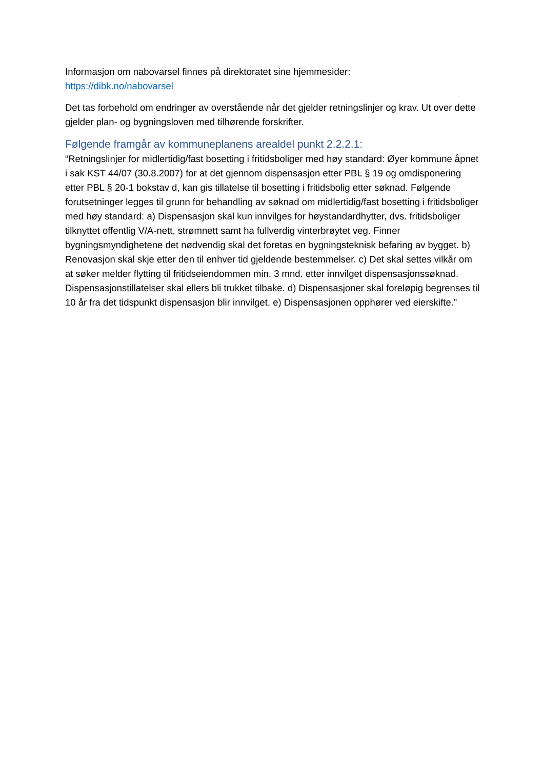Informasjon om nabovarsel finnes på direktoratet sine hjemmesider:
https://dibk.no/nabovarsel
Det tas forbehold om endringer av overstående når det gjelder retningslinjer og krav. Ut over dette gjelder plan- og bygningsloven med tilhørende forskrifter.
Følgende framgår av kommuneplanens arealdel punkt 2.2.2.1:
“Retningslinjer for midlertidig/fast bosetting i fritidsboliger med høy standard: Øyer kommune åpnet i sak KST 44/07 (30.8.2007) for at det gjennom dispensasjon etter PBL § 19 og omdisponering etter PBL § 20-1 bokstav d, kan gis tillatelse til bosetting i fritidsbolig etter søknad. Følgende forutsetninger legges til grunn for behandling av søknad om midlertidig/fast bosetting i fritidsboliger med høy standard: a) Dispensasjon skal kun innvilges for høystandardhytter, dvs. fritidsboliger tilknyttet offentlig V/A-nett, strømnett samt ha fullverdig vinterbrøytet veg. Finner bygningsmyndighetene det nødvendig skal det foretas en bygningsteknisk befaring av bygget. b) Renovasjon skal skje etter den til enhver tid gjeldende bestemmelser. c) Det skal settes vilkår om at søker melder flytting til fritidseiendommen min. 3 mnd. etter innvilget dispensasjonssøknad. Dispensasjonstillatelser skal ellers bli trukket tilbake. d) Dispensasjoner skal foreløpig begrenses til 10 år fra det tidspunkt dispensasjon blir innvilget. e) Dispensasjonen opphører ved eierskifte.”